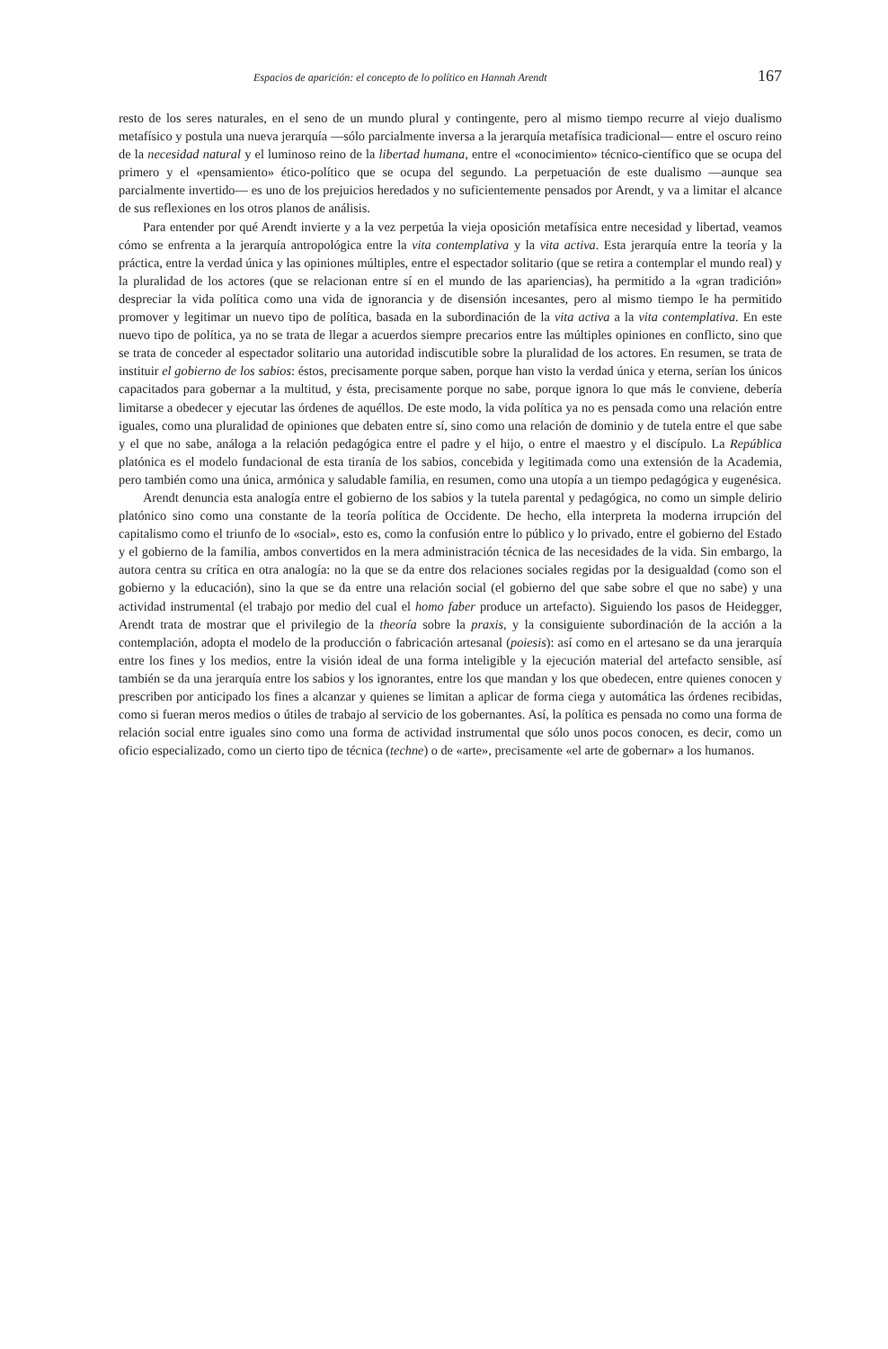Espacios de aparición: el concepto de lo político en Hannah Arendt 167
resto de los seres naturales, en el seno de un mundo plural y contingente, pero al mismo tiempo recurre al viejo dualismo metafísico y postula una nueva jerarquía —sólo parcialmente inversa a la jerarquía metafísica tradicional— entre el oscuro reino de la necesidad natural y el luminoso reino de la libertad humana, entre el «conocimiento» técnico-científico que se ocupa del primero y el «pensamiento» ético-político que se ocupa del segundo. La perpetuación de este dualismo —aunque sea parcialmente invertido— es uno de los prejuicios heredados y no suficientemente pensados por Arendt, y va a limitar el alcance de sus reflexiones en los otros planos de análisis.
Para entender por qué Arendt invierte y a la vez perpetúa la vieja oposición metafísica entre necesidad y libertad, veamos cómo se enfrenta a la jerarquía antropológica entre la vita contemplativa y la vita activa. Esta jerarquía entre la teoría y la práctica, entre la verdad única y las opiniones múltiples, entre el espectador solitario (que se retira a contemplar el mundo real) y la pluralidad de los actores (que se relacionan entre sí en el mundo de las apariencias), ha permitido a la «gran tradición» despreciar la vida política como una vida de ignorancia y de disensión incesantes, pero al mismo tiempo le ha permitido promover y legitimar un nuevo tipo de política, basada en la subordinación de la vita activa a la vita contemplativa. En este nuevo tipo de política, ya no se trata de llegar a acuerdos siempre precarios entre las múltiples opiniones en conflicto, sino que se trata de conceder al espectador solitario una autoridad indiscutible sobre la pluralidad de los actores. En resumen, se trata de instituir el gobierno de los sabios: éstos, precisamente porque saben, porque han visto la verdad única y eterna, serían los únicos capacitados para gobernar a la multitud, y ésta, precisamente porque no sabe, porque ignora lo que más le conviene, debería limitarse a obedecer y ejecutar las órdenes de aquéllos. De este modo, la vida política ya no es pensada como una relación entre iguales, como una pluralidad de opiniones que debaten entre sí, sino como una relación de dominio y de tutela entre el que sabe y el que no sabe, análoga a la relación pedagógica entre el padre y el hijo, o entre el maestro y el discípulo. La República platónica es el modelo fundacional de esta tiranía de los sabios, concebida y legitimada como una extensión de la Academia, pero también como una única, armónica y saludable familia, en resumen, como una utopía a un tiempo pedagógica y eugenésica.
Arendt denuncia esta analogía entre el gobierno de los sabios y la tutela parental y pedagógica, no como un simple delirio platónico sino como una constante de la teoría política de Occidente. De hecho, ella interpreta la moderna irrupción del capitalismo como el triunfo de lo «social», esto es, como la confusión entre lo público y lo privado, entre el gobierno del Estado y el gobierno de la familia, ambos convertidos en la mera administración técnica de las necesidades de la vida. Sin embargo, la autora centra su crítica en otra analogía: no la que se da entre dos relaciones sociales regidas por la desigualdad (como son el gobierno y la educación), sino la que se da entre una relación social (el gobierno del que sabe sobre el que no sabe) y una actividad instrumental (el trabajo por medio del cual el homo faber produce un artefacto). Siguiendo los pasos de Heidegger, Arendt trata de mostrar que el privilegio de la theoría sobre la praxis, y la consiguiente subordinación de la acción a la contemplación, adopta el modelo de la producción o fabricación artesanal (poiesis): así como en el artesano se da una jerarquía entre los fines y los medios, entre la visión ideal de una forma inteligible y la ejecución material del artefacto sensible, así también se da una jerarquía entre los sabios y los ignorantes, entre los que mandan y los que obedecen, entre quienes conocen y prescriben por anticipado los fines a alcanzar y quienes se limitan a aplicar de forma ciega y automática las órdenes recibidas, como si fueran meros medios o útiles de trabajo al servicio de los gobernantes. Así, la política es pensada no como una forma de relación social entre iguales sino como una forma de actividad instrumental que sólo unos pocos conocen, es decir, como un oficio especializado, como un cierto tipo de técnica (techne) o de «arte», precisamente «el arte de gobernar» a los humanos.